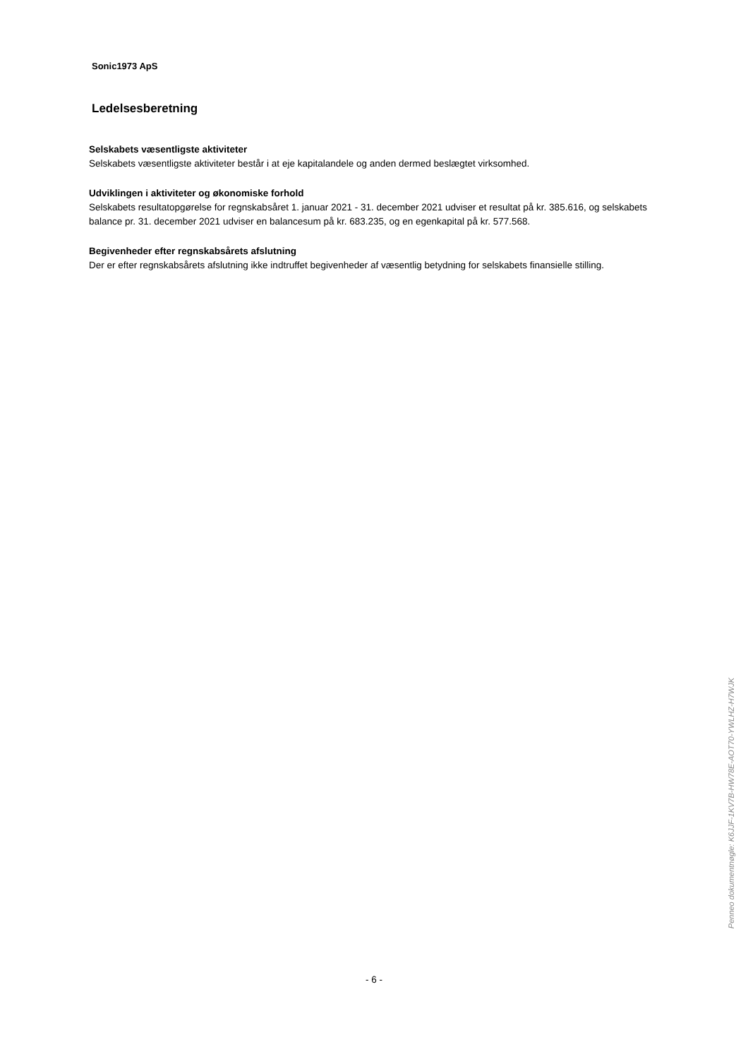Sonic1973 ApS
Ledelsesberetning
Selskabets væsentligste aktiviteter
Selskabets væsentligste aktiviteter består i at eje kapitalandele og anden dermed beslægtet virksomhed.
Udviklingen i aktiviteter og økonomiske forhold
Selskabets resultatopgørelse for regnskabsåret 1. januar 2021 - 31. december 2021 udviser et resultat på kr. 385.616, og selskabets balance pr. 31. december 2021 udviser en balancesum på kr. 683.235, og en egenkapital på kr. 577.568.
Begivenheder efter regnskabsårets afslutning
Der er efter regnskabsårets afslutning ikke indtruffet begivenheder af væsentlig betydning for selskabets finansielle stilling.
- 6 -
Penneo dokumentnøgle: K6JJF-1KV7B-HW78E-AOT70-YWLHZ-H7WJK